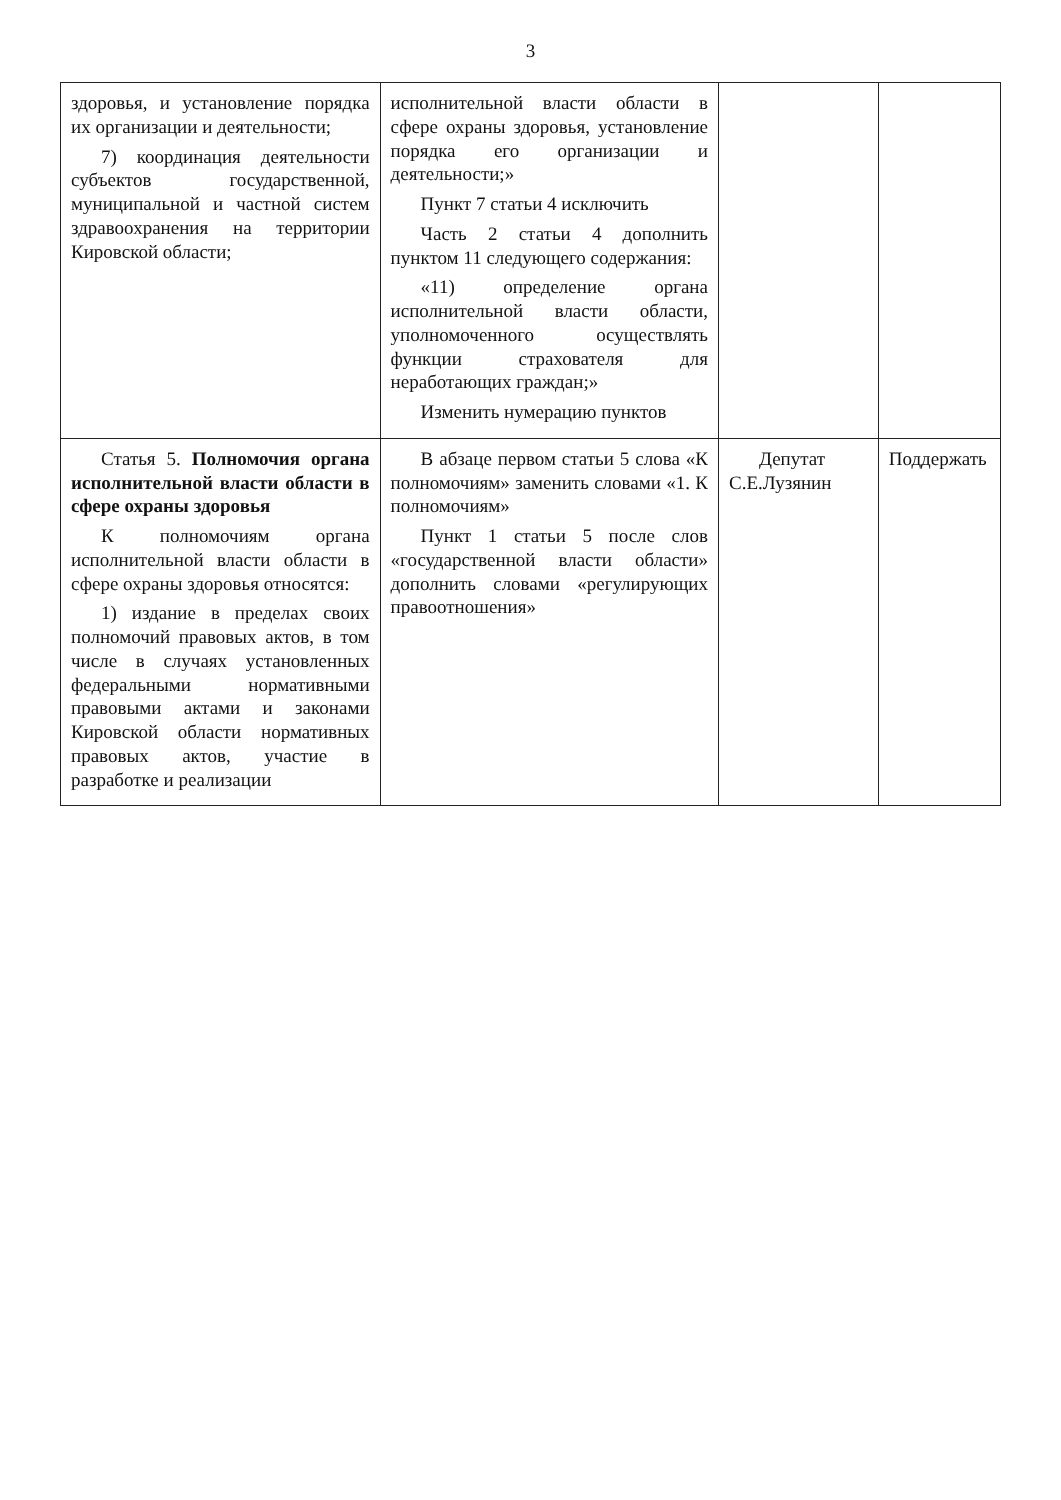3
| здоровья, и установление порядка их организации и деятельности; 7) координация деятельности субъектов государственной, муниципальной и частной систем здравоохранения на территории Кировской области; | исполнительной власти области в сфере охраны здоровья, установление порядка его организации и деятельности;» Пункт 7 статьи 4 исключить Часть 2 статьи 4 дополнить пунктом 11 следующего содержания: «11) определение органа исполнительной власти области, уполномоченного осуществлять функции страхователя для неработающих граждан;» Изменить нумерацию пунктов | | |
| Статья 5. Полномочия органа исполнительной власти области в сфере охраны здоровья К полномочиям органа исполнительной власти области в сфере охраны здоровья относятся: 1) издание в пределах своих полномочий правовых актов, в том числе в случаях установленных федеральными нормативными правовыми актами и законами Кировской области нормативных правовых актов, участие в разработке и реализации | В абзаце первом статьи 5 слова «К полномочиям» заменить словами «1. К полномочиям» Пункт 1 статьи 5 после слов «государственной власти области» дополнить словами «регулирующих правоотношения» | Депутат С.Е.Лузянин | Поддержать |